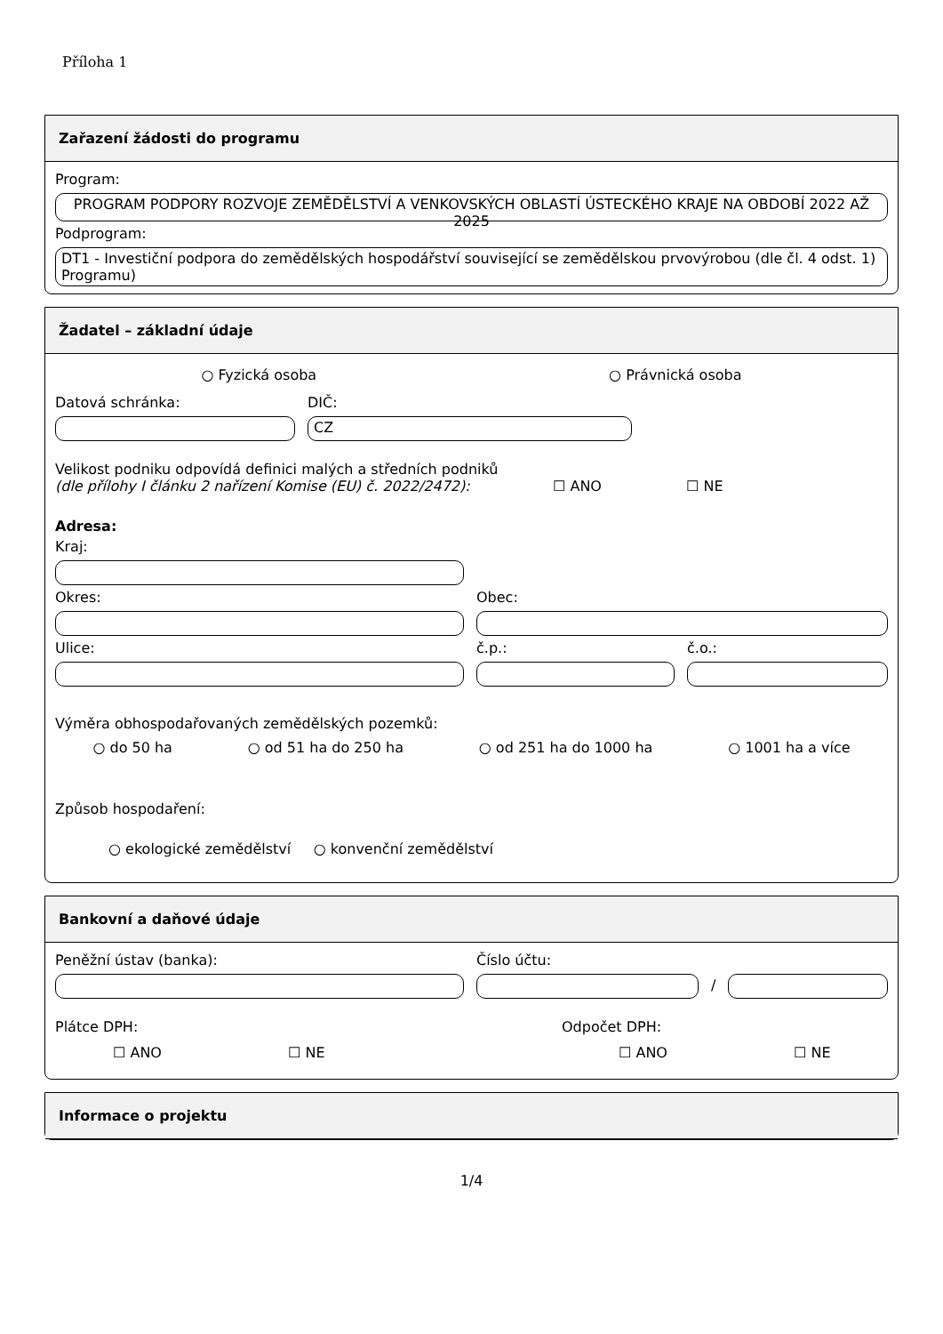Příloha 1
Zařazení žádosti do programu
Program:
PROGRAM PODPORY ROZVOJE ZEMĚDĚLSTVÍ A VENKOVSKÝCH OBLASTÍ ÚSTECKÉHO KRAJE NA OBDOBÍ 2022 AŽ 2025
Podprogram:
DT1 - Investiční podpora do zemědělských hospodářství související se zemědělskou prvovýrobou (dle čl. 4 odst. 1) Programu)
Žadatel – základní údaje
○ Fyzická osoba ○ Právnická osoba
Datová schránka:
DIČ:
CZ
Velikost podniku odpovídá definici malých a středních podniků
(dle přílohy I článku 2 nařízení Komise (EU) č. 2022/2472): ☐ ANO ☐ NE
Adresa:
Kraj:
Okres:
Obec:
Ulice:
č.p.:
č.o.:
Výměra obhospodařovaných zemědělských pozemků:
○ do 50 ha ○ od 51 ha do 250 ha ○ od 251 ha do 1000 ha ○ 1001 ha a více
Způsob hospodaření:
○ ekologické zemědělství ○ konvenční zemědělství
Bankovní a daňové údaje
Peněžní ústav (banka):
Číslo účtu:
/
Plátce DPH: Odpočet DPH:
☐ ANO ☐ NE ☐ ANO ☐ NE
Informace o projektu
1/4